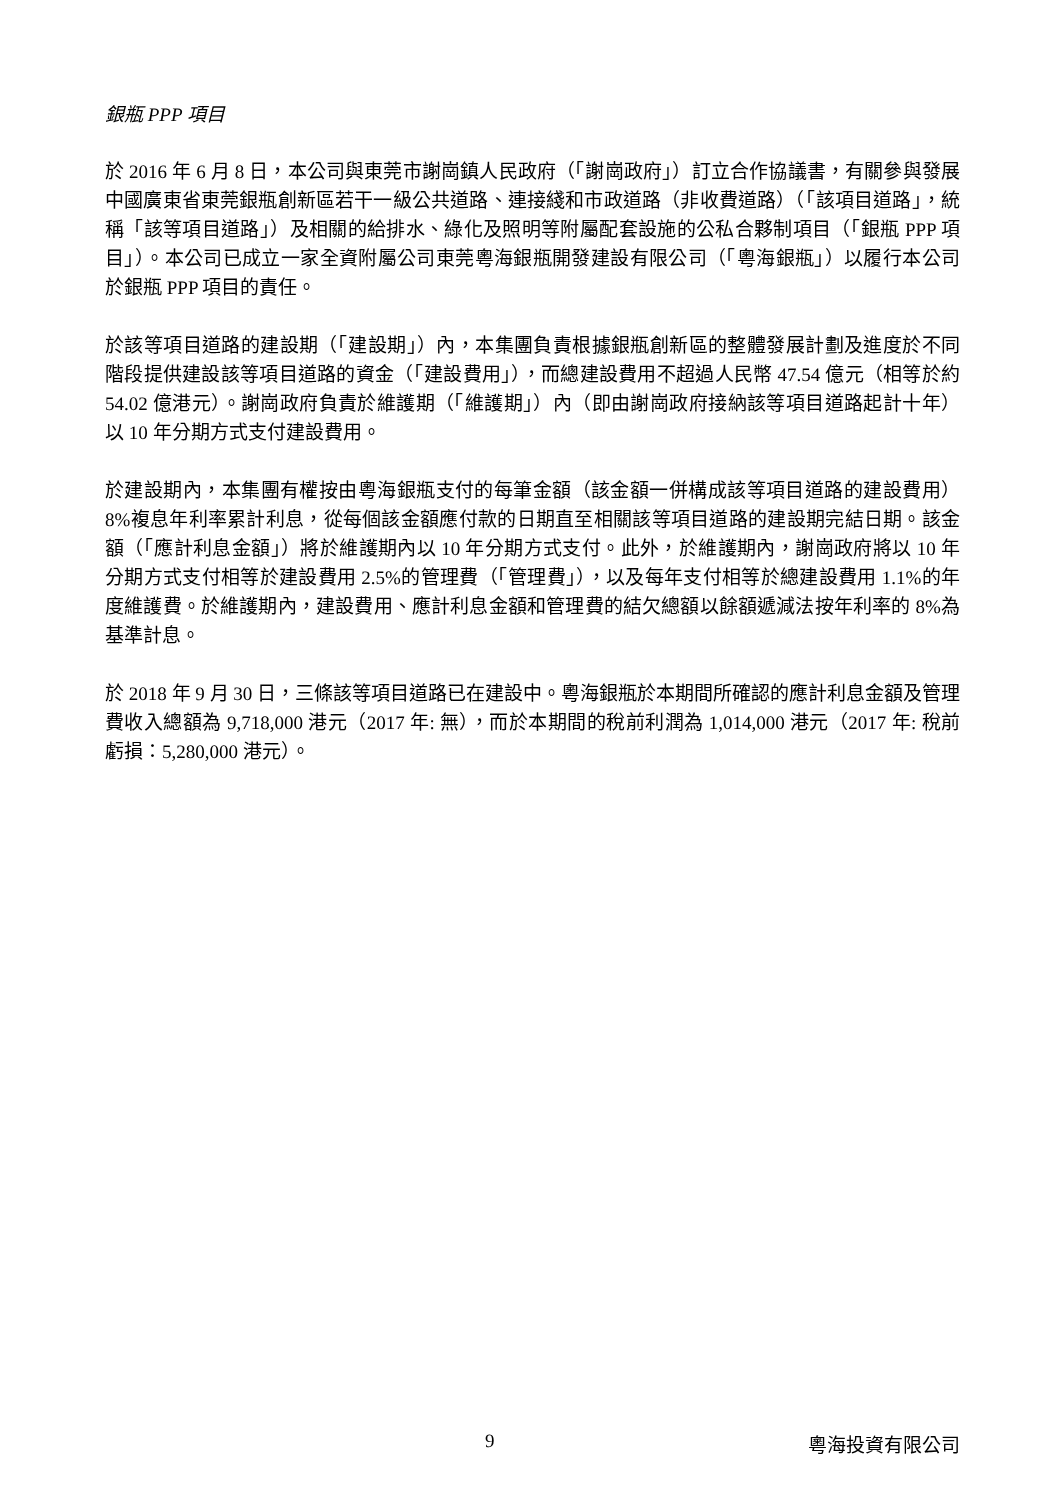銀瓶 PPP 項目
於 2016 年 6 月 8 日，本公司與東莞市謝崗鎮人民政府（「謝崗政府」）訂立合作協議書，有關參與發展中國廣東省東莞銀瓶創新區若干一級公共道路、連接綫和市政道路（非收費道路）（「該項目道路」，統稱「該等項目道路」）及相關的給排水、綠化及照明等附屬配套設施的公私合夥制項目（「銀瓶 PPP 項目」）。本公司已成立一家全資附屬公司東莞粵海銀瓶開發建設有限公司（「粵海銀瓶」）以履行本公司於銀瓶 PPP 項目的責任。
於該等項目道路的建設期（「建設期」）內，本集團負責根據銀瓶創新區的整體發展計劃及進度於不同階段提供建設該等項目道路的資金（「建設費用」），而總建設費用不超過人民幣 47.54 億元（相等於約 54.02 億港元）。謝崗政府負責於維護期（「維護期」）內（即由謝崗政府接納該等項目道路起計十年）以 10 年分期方式支付建設費用。
於建設期內，本集團有權按由粵海銀瓶支付的每筆金額（該金額一併構成該等項目道路的建設費用）8%複息年利率累計利息，從每個該金額應付款的日期直至相關該等項目道路的建設期完結日期。該金額（「應計利息金額」）將於維護期內以 10 年分期方式支付。此外，於維護期內，謝崗政府將以 10 年分期方式支付相等於建設費用 2.5%的管理費（「管理費」），以及每年支付相等於總建設費用 1.1%的年度維護費。於維護期內，建設費用、應計利息金額和管理費的結欠總額以餘額遞減法按年利率的 8%為基準計息。
於 2018 年 9 月 30 日，三條該等項目道路已在建設中。粵海銀瓶於本期間所確認的應計利息金額及管理費收入總額為 9,718,000 港元（2017 年: 無），而於本期間的稅前利潤為 1,014,000 港元（2017 年: 稅前虧損：5,280,000 港元）。
9 粵海投資有限公司